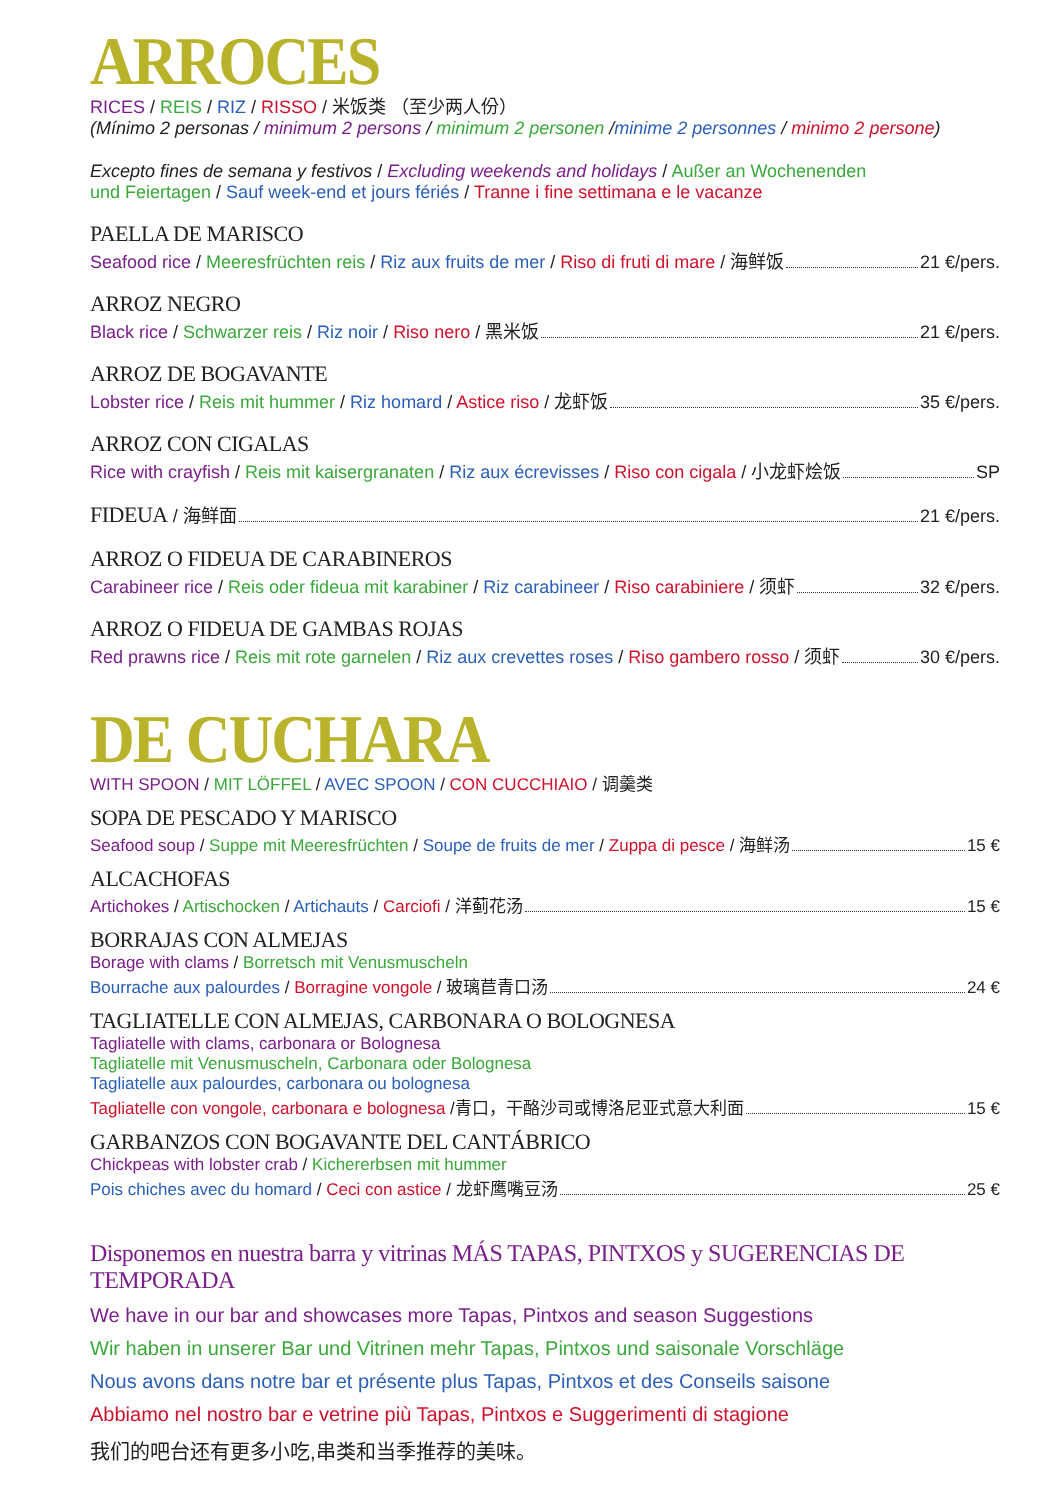ARROCES
RICES / REIS / RIZ / RISSO / 米饭类 （至少两人份）
(Mínimo 2 personas / minimum 2 persons / minimum 2 personen /minime 2 personnes / minimo 2 persone)
Excepto fines de semana y festivos / Excluding weekends and holidays / Außer an Wochenenden
und Feiertagen / Sauf week-end et jours fériés / Tranne i fine settimana e le vacanze
PAELLA DE MARISCO
Seafood rice / Meeresfrüchten reis / Riz aux fruits de mer / Riso di fruti di mare / 海鲜饭 21 €/pers.
ARROZ NEGRO
Black rice / Schwarzer reis / Riz noir / Riso nero / 黑米饭 21 €/pers.
ARROZ DE BOGAVANTE
Lobster rice / Reis mit hummer / Riz homard / Astice riso / 龙虾饭 35 €/pers.
ARROZ CON CIGALAS
Rice with crayfish / Reis mit kaisergranaten / Riz aux écrevisses / Riso con cigala / 小龙虾烩饭 SP
FIDEUA / 海鲜面 21 €/pers.
ARROZ O FIDEUA DE CARABINEROS
Carabineer rice / Reis oder fideua mit karabiner / Riz carabineer / Riso carabiniere / 须虾 32 €/pers.
ARROZ O FIDEUA DE GAMBAS ROJAS
Red prawns rice / Reis mit rote garnelen / Riz aux crevettes roses / Riso gambero rosso / 须虾 30 €/pers.
DE CUCHARA
WITH SPOON / MIT LÖFFEL / AVEC SPOON / CON CUCCHIAIO / 调羹类
SOPA DE PESCADO Y MARISCO
Seafood soup / Suppe mit Meeresfrüchten / Soupe de fruits de mer / Zuppa di pesce / 海鲜汤 15 €
ALCACHOFAS
Artichokes / Artischocken / Artichauts / Carciofi / 洋蓟花汤 15 €
BORRAJAS CON ALMEJAS
Borage with clams / Borretsch mit Venusmuscheln
Bourrache aux palourdes / Borragine vongole / 玻璃苣青口汤 24 €
TAGLIATELLE CON ALMEJAS, CARBONARA O BOLOGNESA
Tagliatelle with clams, carbonara or Bolognesa
Tagliatelle mit Venusmuscheln, Carbonara oder Bolognesa
Tagliatelle aux palourdes, carbonara ou bolognesa
Tagliatelle con vongole, carbonara e bolognesa /青口，干酪沙司或博洛尼亚式意大利面 15 €
GARBANZOS CON BOGAVANTE DEL CANTÁBRICO
Chickpeas with lobster crab / Kichererbsen mit hummer
Pois chiches avec du homard / Ceci con astice / 龙虾鹰嘴豆汤 25 €
Disponemos en nuestra barra y vitrinas MÁS TAPAS, PINTXOS y SUGERENCIAS DE TEMPORADA
We have in our bar and showcases more Tapas, Pintxos and season Suggestions
Wir haben in unserer Bar und Vitrinen mehr Tapas, Pintxos und saisonale Vorschläge
Nous avons dans notre bar et présente plus Tapas, Pintxos et des Conseils saisone
Abbiamo nel nostro bar e vetrine più Tapas, Pintxos e Suggerimenti di stagione
我们的吧台还有更多小吃,串类和当季推荐的美味。